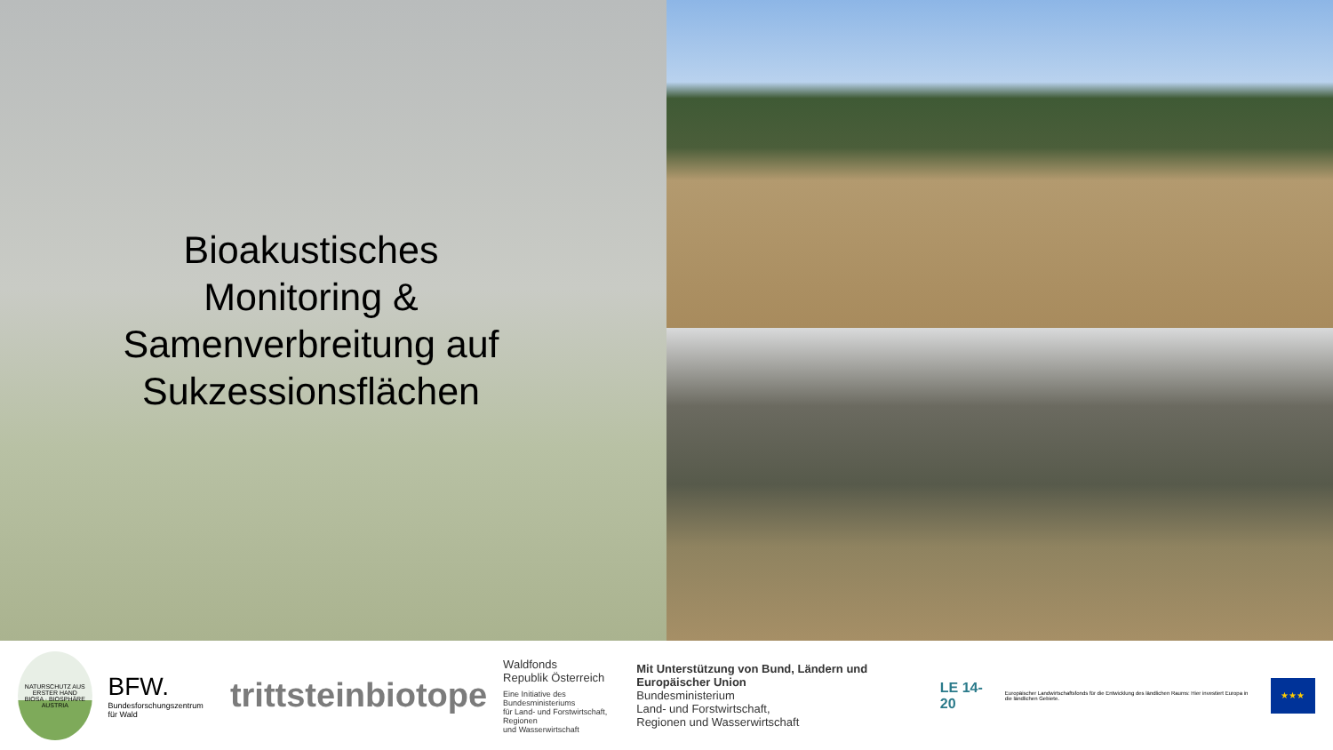Bioakustisches
Monitoring &
Samenverbreitung auf
Sukzessionsflächen
NATURSCHUTZ AUS ERSTER HAND
BIOSA · BIOSPHÄRE AUSTRIA
BFW.
Bundesforschungszentrum für Wald
trittsteinbiotope
Waldfonds
Republik Österreich
Eine Initiative des Bundesministeriums
für Land- und Forstwirtschaft, Regionen
und Wasserwirtschaft
Mit Unterstützung von Bund, Ländern und Europäischer Union
Bundesministerium
Land- und Forstwirtschaft,
Regionen und Wasserwirtschaft
LE 14-20
Europäischer Landwirtschaftsfonds für die Entwicklung des ländlichen Raums: Hier investiert Europa in die ländlichen Gebiete.
★★★